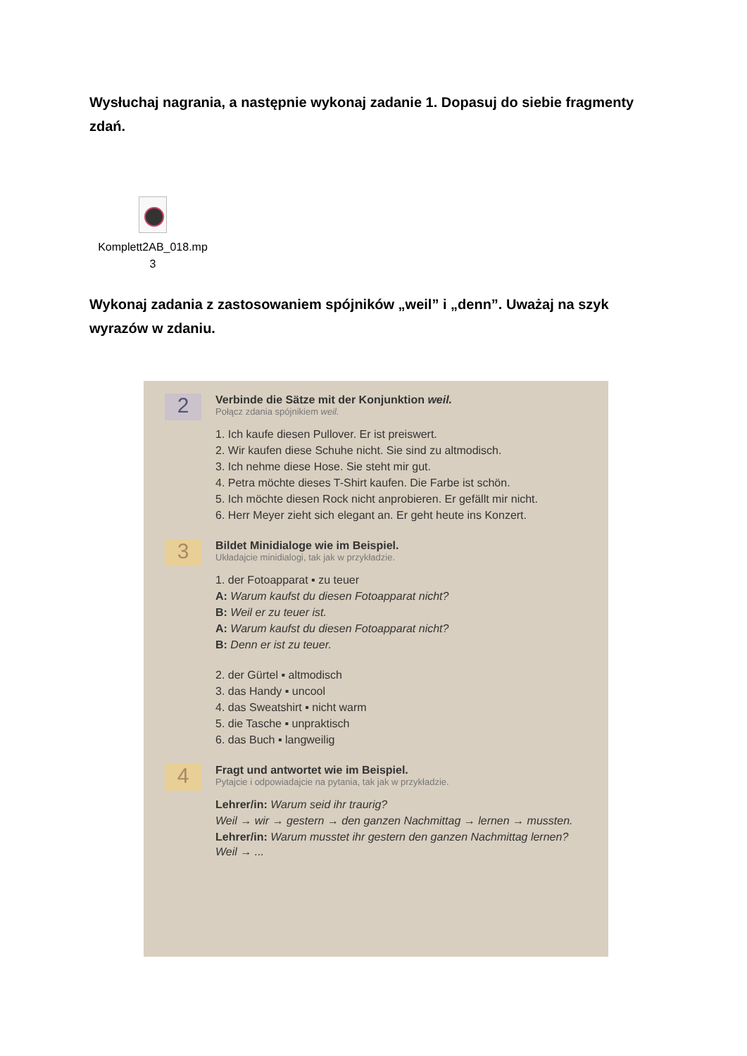Wysłuchaj nagrania, a następnie wykonaj zadanie 1. Dopasuj do siebie fragmenty zdań.
Komplett2AB_018.mp
3
Wykonaj zadania z zastosowaniem spójników „weil” i „denn”. Uważaj na szyk wyrazów w zdaniu.
2
Verbinde die Sätze mit der Konjunktion weil.
Połącz zdania spójnikiem weil.
1. Ich kaufe diesen Pullover. Er ist preiswert.
2. Wir kaufen diese Schuhe nicht. Sie sind zu altmodisch.
3. Ich nehme diese Hose. Sie steht mir gut.
4. Petra möchte dieses T-Shirt kaufen. Die Farbe ist schön.
5. Ich möchte diesen Rock nicht anprobieren. Er gefällt mir nicht.
6. Herr Meyer zieht sich elegant an. Er geht heute ins Konzert.
3
Bildet Minidialoge wie im Beispiel.
Układajcie minidialogi, tak jak w przykładzie.
1. der Fotoapparat ▪ zu teuer
A: Warum kaufst du diesen Fotoapparat nicht?
B: Weil er zu teuer ist.
A: Warum kaufst du diesen Fotoapparat nicht?
B: Denn er ist zu teuer.
2. der Gürtel ▪ altmodisch
3. das Handy ▪ uncool
4. das Sweatshirt ▪ nicht warm
5. die Tasche ▪ unpraktisch
6. das Buch ▪ langweilig
4
Fragt und antwortet wie im Beispiel.
Pytajcie i odpowiadajcie na pytania, tak jak w przykładzie.
Lehrer/in: Warum seid ihr traurig?
Weil → wir → gestern → den ganzen Nachmittag → lernen → mussten.
Lehrer/in: Warum musstet ihr gestern den ganzen Nachmittag lernen? Weil → ...